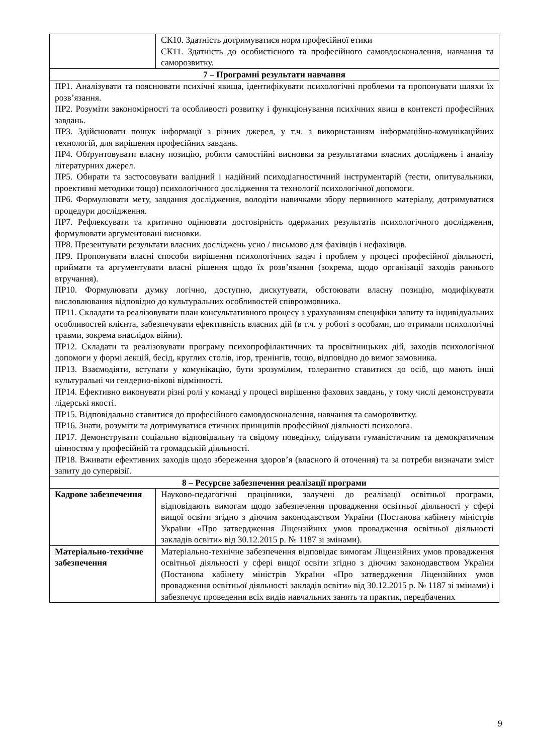| | СК10. Здатність дотримуватися норм професійної етики СК11. Здатність до особистісного та професійного самовдосконалення, навчання та саморозвитку. |
| 7 – Програмні результати навчання | |
| ПР1. Аналізувати та пояснювати психічні явища, ідентифікувати психологічні проблеми та пропонувати шляхи їх розв’язання. ПР2. Розуміти закономірності та особливості розвитку і функціонування психічних явищ в контексті професійних завдань. ПР3. Здійснювати пошук інформації з різних джерел, у т.ч. з використанням інформаційно-комунікаційних технологій, для вирішення професійних завдань. ПР4. Обґрунтовувати власну позицію, робити самостійні висновки за результатами власних досліджень і аналізу літературних джерел. ПР5. Обирати та застосовувати валідний і надійний психодіагностичний інструментарій (тести, опитувальники, проективні методики тощо) психологічного дослідження та технології психологічної допомоги. ПР6. Формулювати мету, завдання дослідження, володіти навичками збору первинного матеріалу, дотримуватися процедури дослідження. ПР7. Рефлексувати та критично оцінювати достовірність одержаних результатів психологічного дослідження, формулювати аргументовані висновки. ПР8. Презентувати результати власних досліджень усно / письмово для фахівців і нефахівців. ПР9. Пропонувати власні способи вирішення психологічних задач і проблем у процесі професійної діяльності, приймати та аргументувати власні рішення щодо їх розв’язання (зокрема, щодо організації заходів раннього втручання). ПР10. Формулювати думку логічно, доступно, дискутувати, обстоювати власну позицію, модифікувати висловлювання відповідно до культуральних особливостей співрозмовника. ПР11. Складати та реалізовувати план консультативного процесу з урахуванням специфіки запиту та індивідуальних особливостей клієнта, забезпечувати ефективність власних дій (в т.ч. у роботі з особами, що отримали психологічні травми, зокрема внаслідок війни). ПР12. Складати та реалізовувати програму психопрофілактичних та просвітницьких дій, заходів психологічної допомоги у формі лекцій, бесід, круглих столів, ігор, тренінгів, тощо, відповідно до вимог замовника. ПР13. Взаємодіяти, вступати у комунікацію, бути зрозумілим, толерантно ставитися до осіб, що мають інші культуральні чи гендерно-вікові відмінності. ПР14. Ефективно виконувати різні ролі у команді у процесі вирішення фахових завдань, у тому числі демонструвати лідерські якості. ПР15. Відповідально ставитися до професійного самовдосконалення, навчання та саморозвитку. ПР16. Знати, розуміти та дотримуватися етичних принципів професійної діяльності психолога. ПР17. Демонструвати соціально відповідальну та свідому поведінку, слідувати гуманістичним та демократичним цінностям у професійній та громадській діяльності. ПР18. Вживати ефективних заходів щодо збереження здоров’я (власного й оточення) та за потреби визначати зміст запиту до супервізії. | |
| 8 – Ресурсне забезпечення реалізації програми | |
| Кадрове забезпечення | Науково-педагогічні працівники, залучені до реалізації освітньої програми, відповідають вимогам щодо забезпечення провадження освітньої діяльності у сфері вищої освіти згідно з діючим законодавством України (Постанова кабінету міністрів України «Про затвердження Ліцензійних умов провадження освітньої діяльності закладів освіти» від 30.12.2015 р. № 1187 зі змінами). |
| Матеріально-технічне забезпечення | Матеріально-технічне забезпечення відповідає вимогам Ліцензійних умов провадження освітньої діяльності у сфері вищої освіти згідно з діючим законодавством України (Постанова кабінету міністрів України «Про затвердження Ліцензійних умов провадження освітньої діяльності закладів освіти» від 30.12.2015 р. № 1187 зі змінами) і забезпечує проведення всіх видів навчальних занять та практик, передбачених |
9